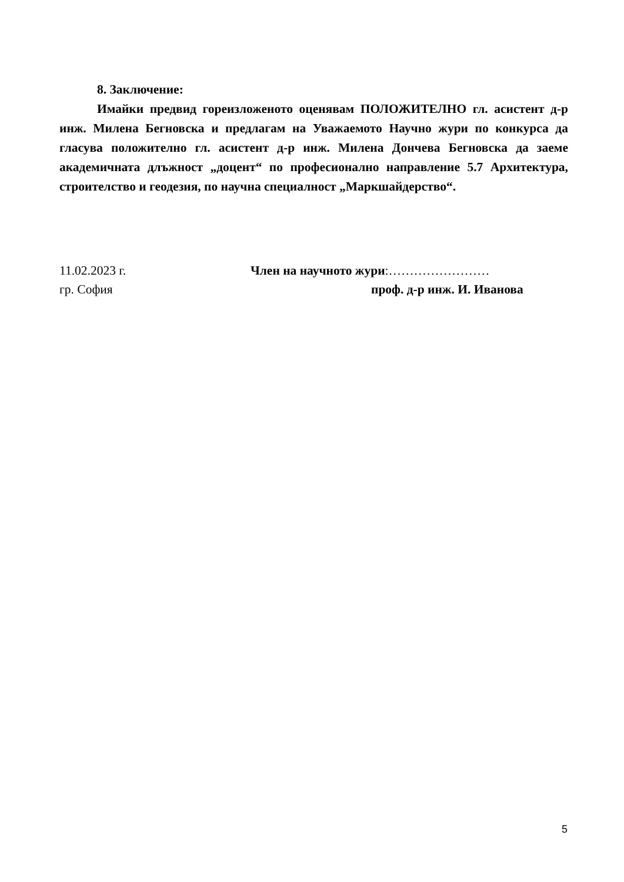8. Заключение:
Имайки предвид гореизложеното оценявам ПОЛОЖИТЕЛНО гл. асистент д-р инж. Милена Бегновска и предлагам на Уважаемото Научно жури по конкурса да гласува положително гл. асистент д-р инж. Милена Дончева Бегновска да заеме академичната длъжност „доцент“ по професионално направление 5.7 Архитектура, строителство и геодезия, по научна специалност „Маркшайдерство“.
11.02.2023 г.
гр. София
Член на научното жури:……………………
проф. д-р инж. И. Иванова
5